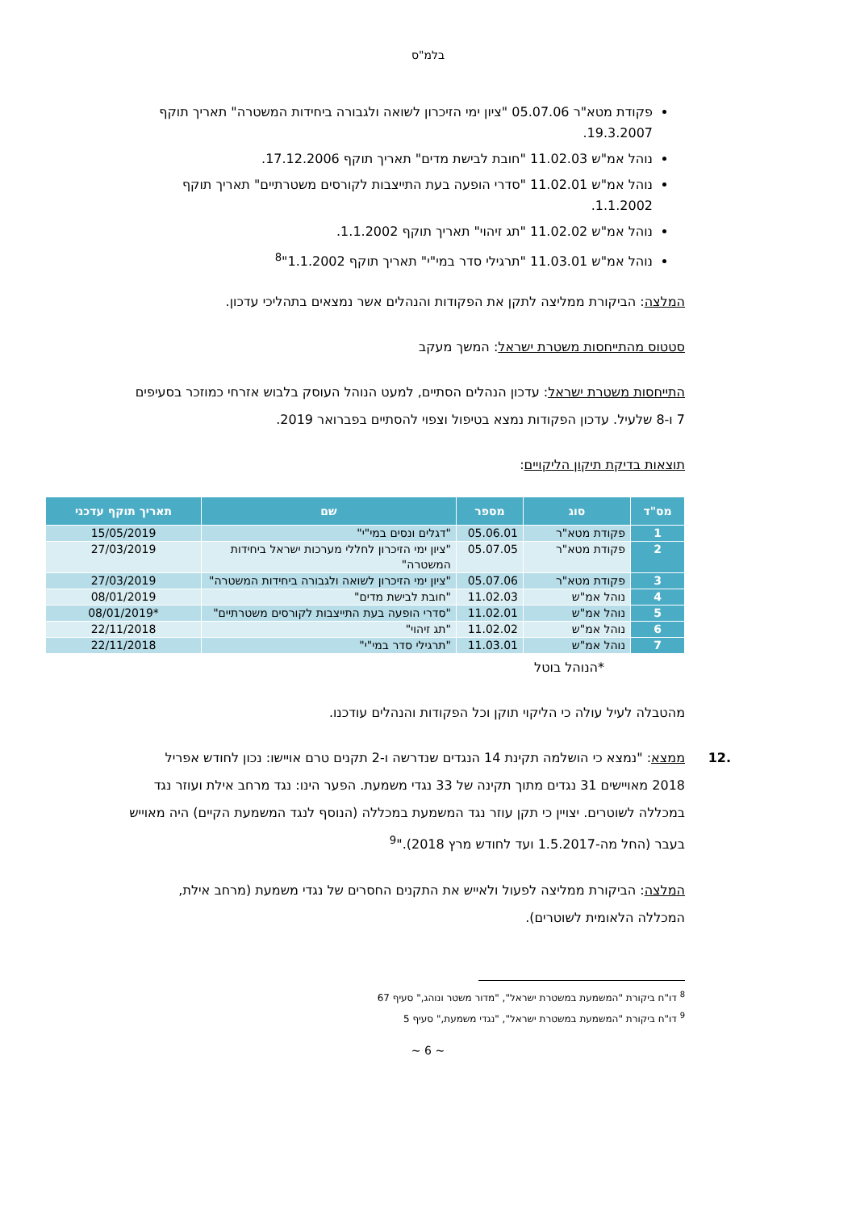בלמ"ס
פקודת מטא"ר 05.07.06 "ציון ימי הזיכרון לשואה ולגבורה ביחידות המשטרה" תאריך תוקף 19.3.2007.
נוהל אמ"ש 11.02.03 "חובת לבישת מדים" תאריך תוקף 17.12.2006.
נוהל אמ"ש 11.02.01 "סדרי הופעה בעת התייצבות לקורסים משטרתיים" תאריך תוקף 1.1.2002.
נוהל אמ"ש 11.02.02 "תג זיהוי" תאריך תוקף 1.1.2002.
נוהל אמ"ש 11.03.01 "תרגילי סדר במי"י" תאריך תוקף 1.1.2002"<sup>8</sup>
המלצה: הביקורת ממליצה לתקן את הפקודות והנהלים אשר נמצאים בתהליכי עדכון.
סטטוס מהתייחסות משטרת ישראל: המשך מעקב
התייחסות משטרת ישראל: עדכון הנהלים הסתיים, למעט הנוהל העוסק בלבוש אזרחי כמוזכר בסעיפים 7 ו-8 שלעיל. עדכון הפקודות נמצא בטיפול וצפוי להסתיים בפברואר 2019.
תוצאות בדיקת תיקון הליקויים:
| מס"ד | סוג | מספר | שם | תאריך תוקף עדכני |
| --- | --- | --- | --- | --- |
| 1 | פקודת מטא"ר | 05.06.01 | "דגלים ונסים במי"י" | 15/05/2019 |
| 2 | פקודת מטא"ר | 05.07.05 | "ציון ימי הזיכרון לחללי מערכות ישראל ביחידות המשטרה" | 27/03/2019 |
| 3 | פקודת מטא"ר | 05.07.06 | "ציון ימי הזיכרון לשואה ולגבורה ביחידות המשטרה" | 27/03/2019 |
| 4 | נוהל אמ"ש | 11.02.03 | "חובת לבישת מדים" | 08/01/2019 |
| 5 | נוהל אמ"ש | 11.02.01 | "סדרי הופעה בעת התייצבות לקורסים משטרתיים" | *08/01/2019 |
| 6 | נוהל אמ"ש | 11.02.02 | "תג זיהוי" | 22/11/2018 |
| 7 | נוהל אמ"ש | 11.03.01 | "תרגילי סדר במי"י" | 22/11/2018 |
*הנוהל בוטל
מהטבלה לעיל עולה כי הליקוי תוקן וכל הפקודות והנהלים עודכנו.
.12 ממצא: "נמצא כי הושלמה תקינת 14 הנגדים שנדרשה ו-2 תקנים טרם אויישו: נכון לחודש אפריל 2018 מאויישים 31 נגדים מתוך תקינה של 33 נגדי משמעת. הפער הינו: נגד מרחב אילת ועוזר נגד במכללה לשוטרים. יצויין כי תקן עוזר נגד המשמעת במכללה (הנוסף לנגד המשמעת הקיים) היה מאוייש בעבר (החל מה-1.5.2017 ועד לחודש מרץ 2018)."<sup>9</sup>
המלצה: הביקורת ממליצה לפעול ולאייש את התקנים החסרים של נגדי משמעת (מרחב אילת, המכללה הלאומית לשוטרים).
<sup>8</sup> דו"ח ביקורת "המשמעת במשטרת ישראל", "מדור משטר ונוהג," סעיף 67
<sup>9</sup> דו"ח ביקורת "המשמעת במשטרת ישראל", "נגדי משמעת," סעיף 5
~ 6 ~